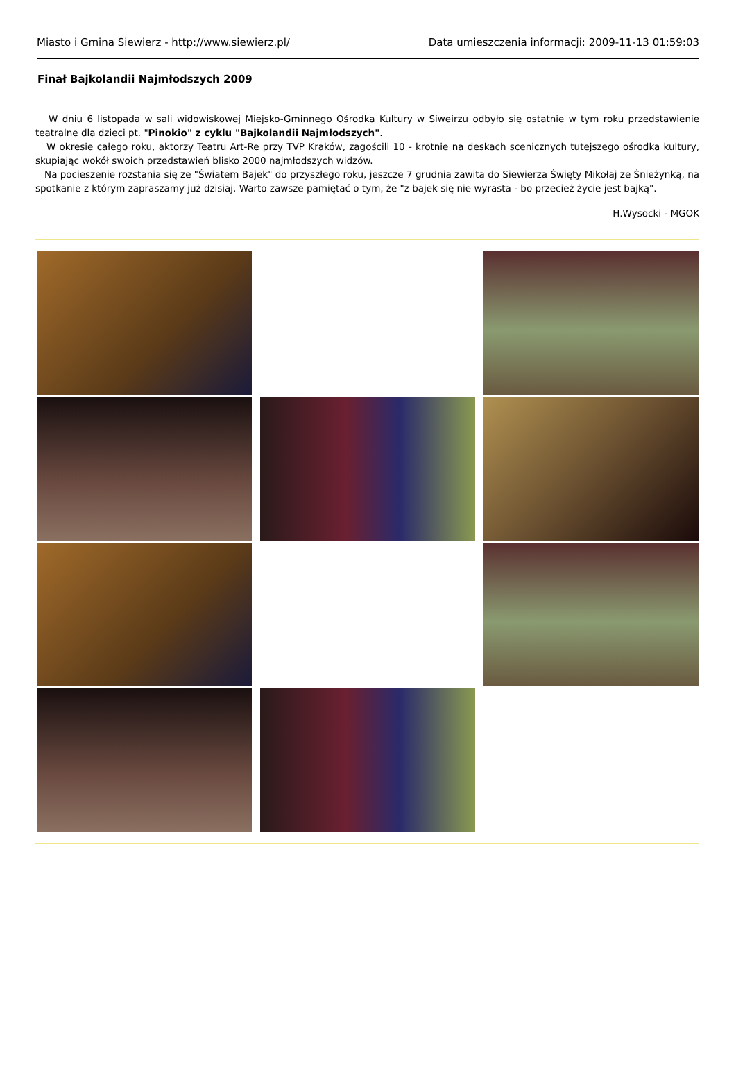Miasto i Gmina Siewierz - http://www.siewierz.pl/ Data umieszczenia informacji: 2009-11-13 01:59:03
Finał Bajkolandii Najmłodszych 2009
W dniu 6 listopada w sali widowiskowej Miejsko-Gminnego Ośrodka Kultury w Siweirzu odbyło się ostatnie w tym roku przedstawienie teatralne dla dzieci pt. "Pinokio" z cyklu "Bajkolandii Najmłodszych".
W okresie całego roku, aktorzy Teatru Art-Re przy TVP Kraków, zagościli 10 - krotnie na deskach scenicznych tutejszego ośrodka kultury, skupiając wokół swoich przedstawień blisko 2000 najmłodszych widzów.
Na pocieszenie rozstania się ze "Światem Bajek" do przyszłego roku, jeszcze 7 grudnia zawita do Siewierza Święty Mikołaj ze Śnieżynką, na spotkanie z którym zapraszamy już dzisiaj. Warto zawsze pamiętać o tym, że "z bajek się nie wyrasta - bo przecież życie jest bajką".
H.Wysocki - MGOK